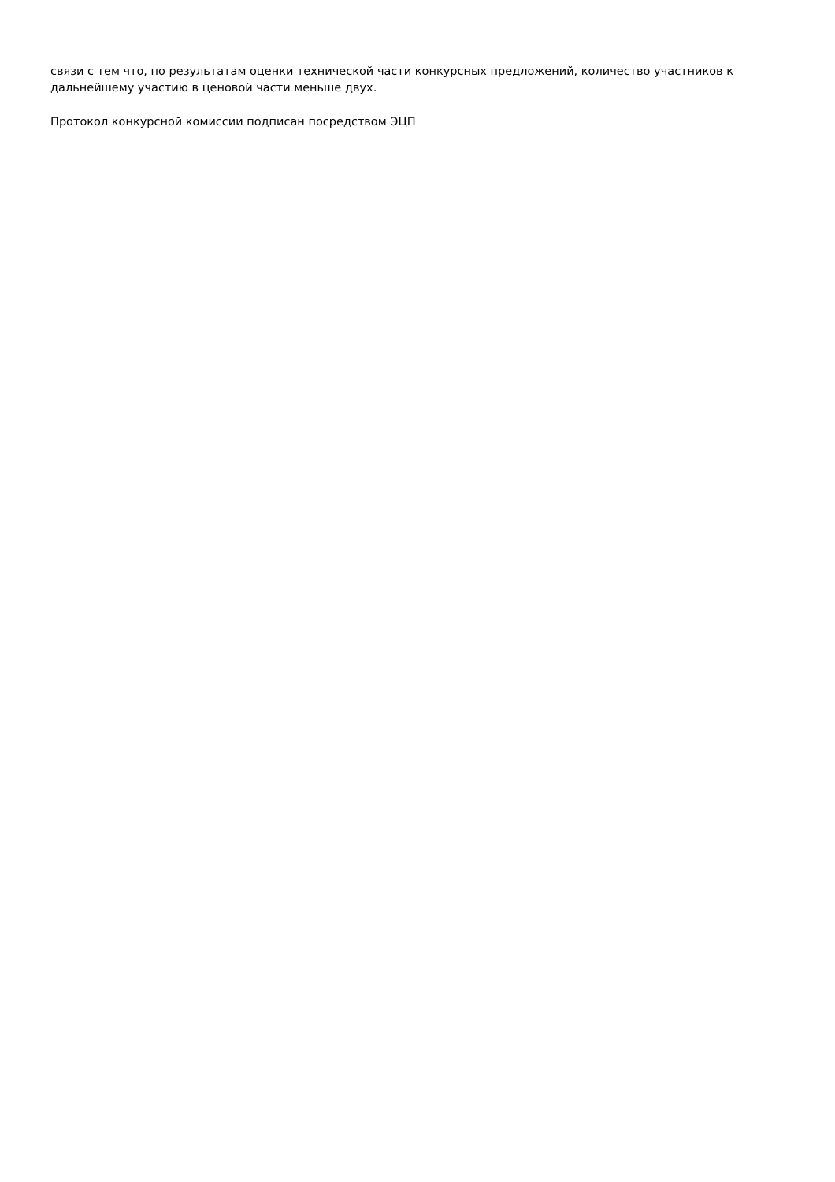связи с тем что, по результатам оценки технической части конкурсных предложений, количество участников к дальнейшему участию в ценовой части меньше двух.
Протокол конкурсной комиссии подписан посредством ЭЦП